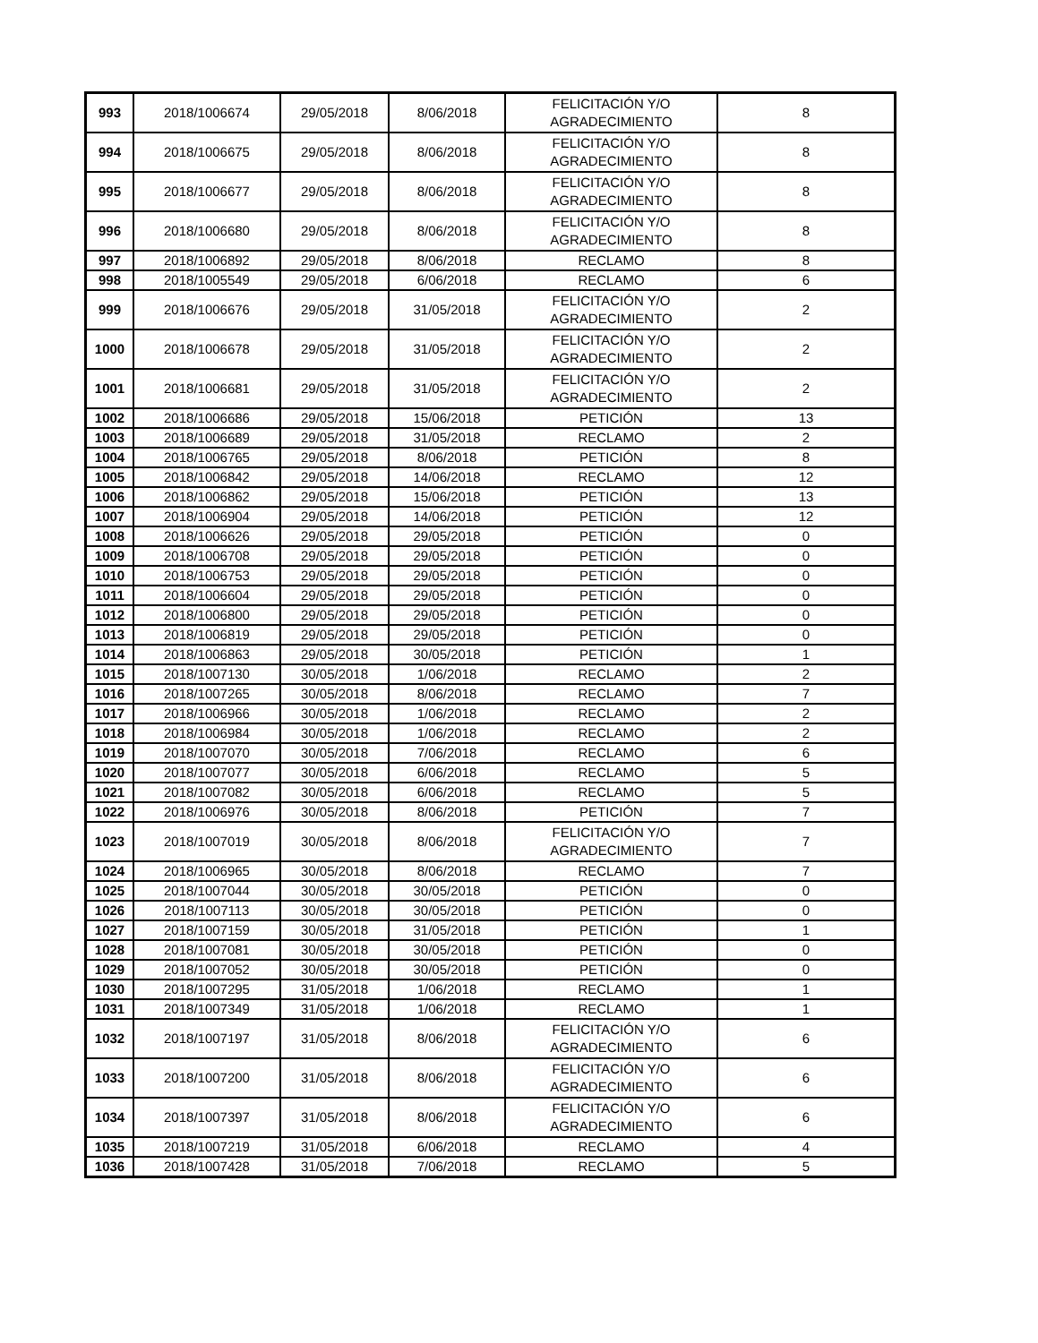| 993 | 2018/1006674 | 29/05/2018 | 8/06/2018 | FELICITACIÓN Y/O AGRADECIMIENTO | 8 |
| 994 | 2018/1006675 | 29/05/2018 | 8/06/2018 | FELICITACIÓN Y/O AGRADECIMIENTO | 8 |
| 995 | 2018/1006677 | 29/05/2018 | 8/06/2018 | FELICITACIÓN Y/O AGRADECIMIENTO | 8 |
| 996 | 2018/1006680 | 29/05/2018 | 8/06/2018 | FELICITACIÓN Y/O AGRADECIMIENTO | 8 |
| 997 | 2018/1006892 | 29/05/2018 | 8/06/2018 | RECLAMO | 8 |
| 998 | 2018/1005549 | 29/05/2018 | 6/06/2018 | RECLAMO | 6 |
| 999 | 2018/1006676 | 29/05/2018 | 31/05/2018 | FELICITACIÓN Y/O AGRADECIMIENTO | 2 |
| 1000 | 2018/1006678 | 29/05/2018 | 31/05/2018 | FELICITACIÓN Y/O AGRADECIMIENTO | 2 |
| 1001 | 2018/1006681 | 29/05/2018 | 31/05/2018 | FELICITACIÓN Y/O AGRADECIMIENTO | 2 |
| 1002 | 2018/1006686 | 29/05/2018 | 15/06/2018 | PETICIÓN | 13 |
| 1003 | 2018/1006689 | 29/05/2018 | 31/05/2018 | RECLAMO | 2 |
| 1004 | 2018/1006765 | 29/05/2018 | 8/06/2018 | PETICIÓN | 8 |
| 1005 | 2018/1006842 | 29/05/2018 | 14/06/2018 | RECLAMO | 12 |
| 1006 | 2018/1006862 | 29/05/2018 | 15/06/2018 | PETICIÓN | 13 |
| 1007 | 2018/1006904 | 29/05/2018 | 14/06/2018 | PETICIÓN | 12 |
| 1008 | 2018/1006626 | 29/05/2018 | 29/05/2018 | PETICIÓN | 0 |
| 1009 | 2018/1006708 | 29/05/2018 | 29/05/2018 | PETICIÓN | 0 |
| 1010 | 2018/1006753 | 29/05/2018 | 29/05/2018 | PETICIÓN | 0 |
| 1011 | 2018/1006604 | 29/05/2018 | 29/05/2018 | PETICIÓN | 0 |
| 1012 | 2018/1006800 | 29/05/2018 | 29/05/2018 | PETICIÓN | 0 |
| 1013 | 2018/1006819 | 29/05/2018 | 29/05/2018 | PETICIÓN | 0 |
| 1014 | 2018/1006863 | 29/05/2018 | 30/05/2018 | PETICIÓN | 1 |
| 1015 | 2018/1007130 | 30/05/2018 | 1/06/2018 | RECLAMO | 2 |
| 1016 | 2018/1007265 | 30/05/2018 | 8/06/2018 | RECLAMO | 7 |
| 1017 | 2018/1006966 | 30/05/2018 | 1/06/2018 | RECLAMO | 2 |
| 1018 | 2018/1006984 | 30/05/2018 | 1/06/2018 | RECLAMO | 2 |
| 1019 | 2018/1007070 | 30/05/2018 | 7/06/2018 | RECLAMO | 6 |
| 1020 | 2018/1007077 | 30/05/2018 | 6/06/2018 | RECLAMO | 5 |
| 1021 | 2018/1007082 | 30/05/2018 | 6/06/2018 | RECLAMO | 5 |
| 1022 | 2018/1006976 | 30/05/2018 | 8/06/2018 | PETICIÓN | 7 |
| 1023 | 2018/1007019 | 30/05/2018 | 8/06/2018 | FELICITACIÓN Y/O AGRADECIMIENTO | 7 |
| 1024 | 2018/1006965 | 30/05/2018 | 8/06/2018 | RECLAMO | 7 |
| 1025 | 2018/1007044 | 30/05/2018 | 30/05/2018 | PETICIÓN | 0 |
| 1026 | 2018/1007113 | 30/05/2018 | 30/05/2018 | PETICIÓN | 0 |
| 1027 | 2018/1007159 | 30/05/2018 | 31/05/2018 | PETICIÓN | 1 |
| 1028 | 2018/1007081 | 30/05/2018 | 30/05/2018 | PETICIÓN | 0 |
| 1029 | 2018/1007052 | 30/05/2018 | 30/05/2018 | PETICIÓN | 0 |
| 1030 | 2018/1007295 | 31/05/2018 | 1/06/2018 | RECLAMO | 1 |
| 1031 | 2018/1007349 | 31/05/2018 | 1/06/2018 | RECLAMO | 1 |
| 1032 | 2018/1007197 | 31/05/2018 | 8/06/2018 | FELICITACIÓN Y/O AGRADECIMIENTO | 6 |
| 1033 | 2018/1007200 | 31/05/2018 | 8/06/2018 | FELICITACIÓN Y/O AGRADECIMIENTO | 6 |
| 1034 | 2018/1007397 | 31/05/2018 | 8/06/2018 | FELICITACIÓN Y/O AGRADECIMIENTO | 6 |
| 1035 | 2018/1007219 | 31/05/2018 | 6/06/2018 | RECLAMO | 4 |
| 1036 | 2018/1007428 | 31/05/2018 | 7/06/2018 | RECLAMO | 5 |